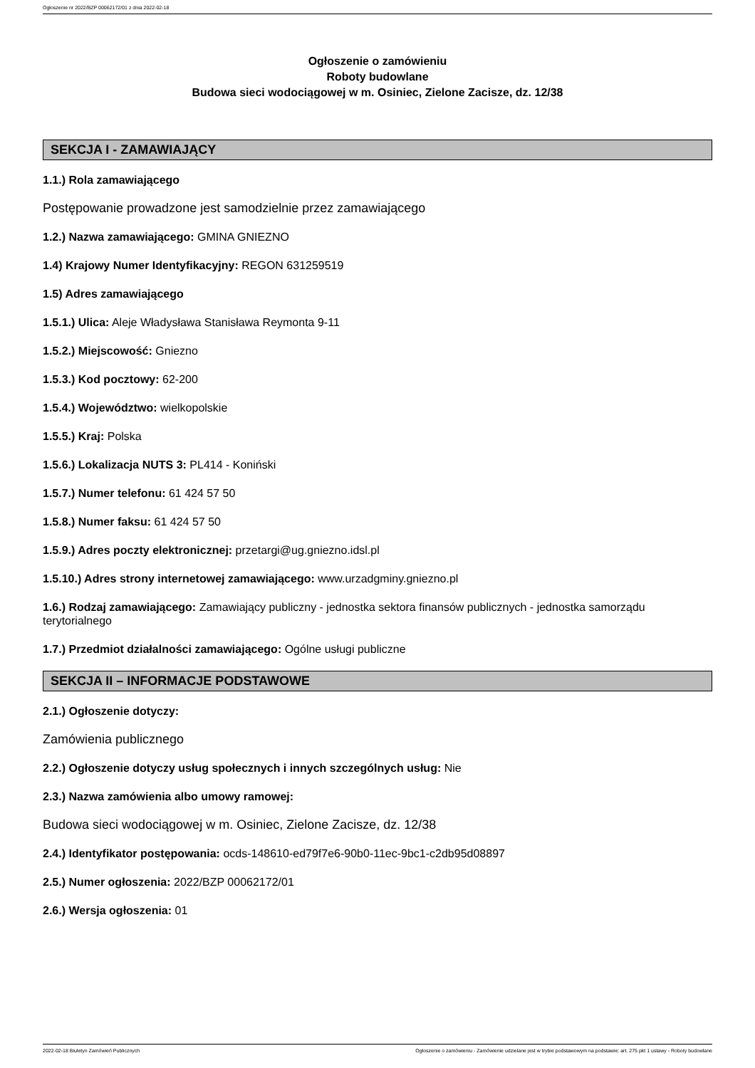Ogłoszenie nr 2022/BZP 00062172/01 z dnia 2022-02-18
Ogłoszenie o zamówieniu
Roboty budowlane
Budowa sieci wodociągowej w m. Osiniec, Zielone Zacisze, dz. 12/38
SEKCJA I - ZAMAWIAJĄCY
1.1.) Rola zamawiającego
Postępowanie prowadzone jest samodzielnie przez zamawiającego
1.2.) Nazwa zamawiającego: GMINA GNIEZNO
1.4) Krajowy Numer Identyfikacyjny: REGON 631259519
1.5) Adres zamawiającego
1.5.1.) Ulica: Aleje Władysława Stanisława Reymonta 9-11
1.5.2.) Miejscowość: Gniezno
1.5.3.) Kod pocztowy: 62-200
1.5.4.) Województwo: wielkopolskie
1.5.5.) Kraj: Polska
1.5.6.) Lokalizacja NUTS 3: PL414 - Koniński
1.5.7.) Numer telefonu: 61 424 57 50
1.5.8.) Numer faksu: 61 424 57 50
1.5.9.) Adres poczty elektronicznej: przetargi@ug.gniezno.idsl.pl
1.5.10.) Adres strony internetowej zamawiającego: www.urzadgminy.gniezno.pl
1.6.) Rodzaj zamawiającego: Zamawiający publiczny - jednostka sektora finansów publicznych - jednostka samorządu terytorialnego
1.7.) Przedmiot działalności zamawiającego: Ogólne usługi publiczne
SEKCJA II – INFORMACJE PODSTAWOWE
2.1.) Ogłoszenie dotyczy:
Zamówienia publicznego
2.2.) Ogłoszenie dotyczy usług społecznych i innych szczególnych usług: Nie
2.3.) Nazwa zamówienia albo umowy ramowej:
Budowa sieci wodociągowej w m. Osiniec, Zielone Zacisze, dz. 12/38
2.4.) Identyfikator postępowania: ocds-148610-ed79f7e6-90b0-11ec-9bc1-c2db95d08897
2.5.) Numer ogłoszenia: 2022/BZP 00062172/01
2.6.) Wersja ogłoszenia: 01
2022-02-18 Biuletyn Zamówień Publicznych Ogłoszenie o zamówieniu - Zamówienie udzielane jest w trybie podstawowym na podstawie: art. 275 pkt 1 ustawy - Roboty budowlane